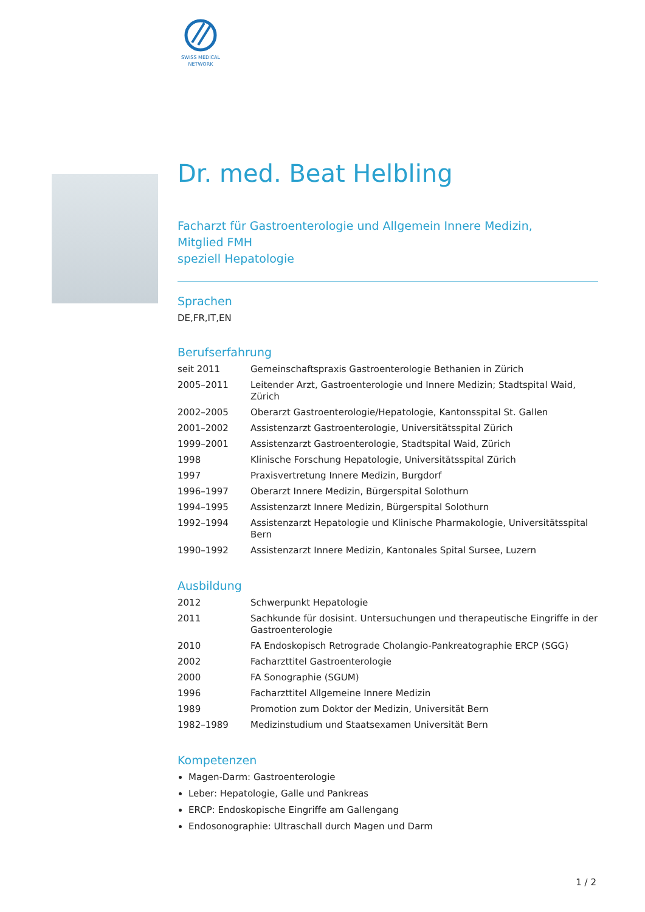SWISS MEDICAL
NETWORK
Dr. med. Beat Helbling
Facharzt für Gastroenterologie und Allgemein Innere Medizin,
Mitglied FMH
speziell Hepatologie
Sprachen
DE,FR,IT,EN
Berufserfahrung
| seit 2011 | Gemeinschaftspraxis Gastroenterologie Bethanien in Zürich |
| 2005–2011 | Leitender Arzt, Gastroenterologie und Innere Medizin; Stadtspital Waid, Zürich |
| 2002–2005 | Oberarzt Gastroenterologie/Hepatologie, Kantonsspital St. Gallen |
| 2001–2002 | Assistenzarzt Gastroenterologie, Universitätsspital Zürich |
| 1999–2001 | Assistenzarzt Gastroenterologie, Stadtspital Waid, Zürich |
| 1998 | Klinische Forschung Hepatologie, Universitätsspital Zürich |
| 1997 | Praxisvertretung Innere Medizin, Burgdorf |
| 1996–1997 | Oberarzt Innere Medizin, Bürgerspital Solothurn |
| 1994–1995 | Assistenzarzt Innere Medizin, Bürgerspital Solothurn |
| 1992–1994 | Assistenzarzt Hepatologie und Klinische Pharmakologie, Universitätsspital Bern |
| 1990–1992 | Assistenzarzt Innere Medizin, Kantonales Spital Sursee, Luzern |
Ausbildung
| 2012 | Schwerpunkt Hepatologie |
| 2011 | Sachkunde für dosisint. Untersuchungen und therapeutische Eingriffe in der Gastroenterologie |
| 2010 | FA Endoskopisch Retrograde Cholangio-Pankreatographie ERCP (SGG) |
| 2002 | Facharzttitel Gastroenterologie |
| 2000 | FA Sonographie (SGUM) |
| 1996 | Facharzttitel Allgemeine Innere Medizin |
| 1989 | Promotion zum Doktor der Medizin, Universität Bern |
| 1982–1989 | Medizinstudium und Staatsexamen Universität Bern |
Kompetenzen
Magen-Darm: Gastroenterologie
Leber: Hepatologie, Galle und Pankreas
ERCP: Endoskopische Eingriffe am Gallengang
Endosonographie: Ultraschall durch Magen und Darm
1 / 2